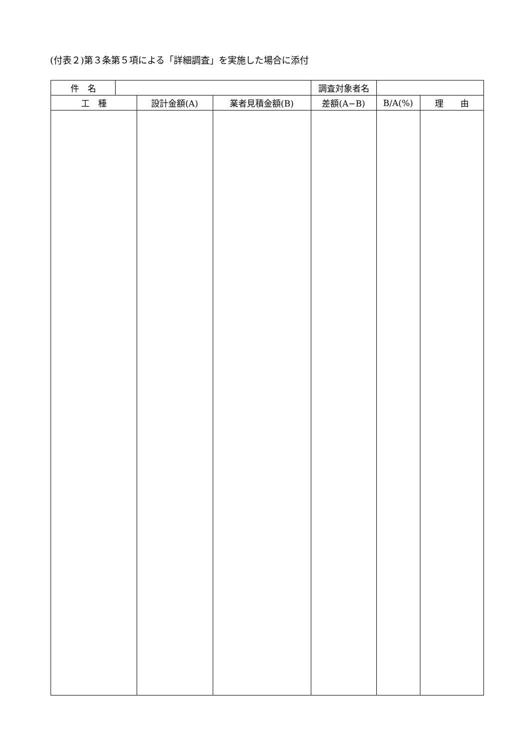(付表２)第３条第５項による「詳細調査」を実施した場合に添付
| 件 名 | | | | 調査対象者名 | | |
| 工 種 | | 設計金額(A) | 業者見積金額(B) | 差額(A−B) | B/A(%) | 理 由 |